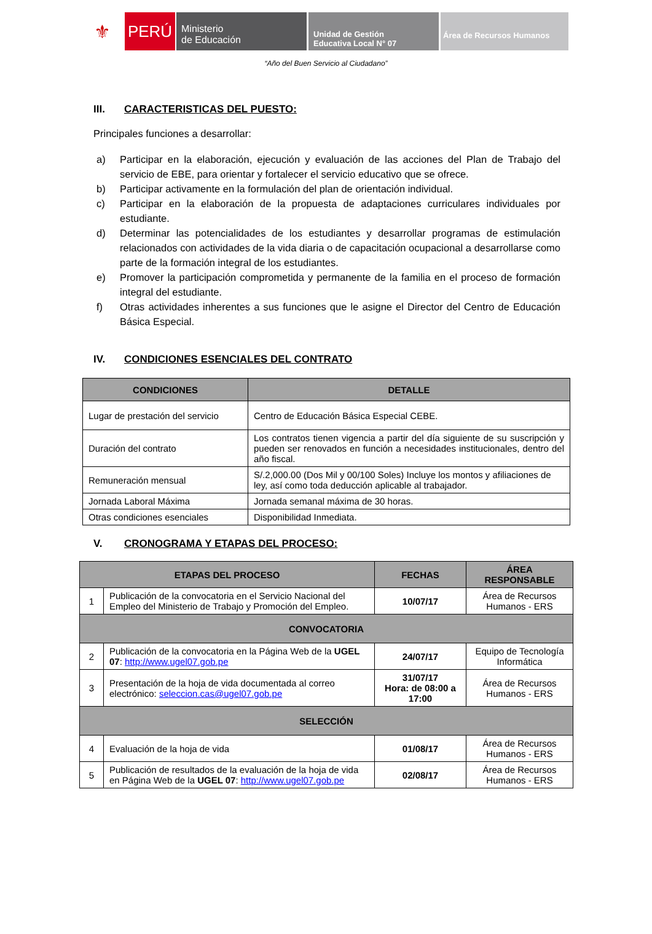⚜
PERÚ
Ministerio
de Educación
Unidad de Gestión
Educativa Local N° 07
Área de Recursos Humanos
“Año del Buen Servicio al Ciudadano”
III. CARACTERISTICAS DEL PUESTO:
Principales funciones a desarrollar:
a) Participar en la elaboración, ejecución y evaluación de las acciones del Plan de Trabajo del servicio de EBE, para orientar y fortalecer el servicio educativo que se ofrece.
b) Participar activamente en la formulación del plan de orientación individual.
c) Participar en la elaboración de la propuesta de adaptaciones curriculares individuales por estudiante.
d) Determinar las potencialidades de los estudiantes y desarrollar programas de estimulación relacionados con actividades de la vida diaria o de capacitación ocupacional a desarrollarse como parte de la formación integral de los estudiantes.
e) Promover la participación comprometida y permanente de la familia en el proceso de formación integral del estudiante.
f) Otras actividades inherentes a sus funciones que le asigne el Director del Centro de Educación Básica Especial.
IV. CONDICIONES ESENCIALES DEL CONTRATO
| CONDICIONES | DETALLE |
| --- | --- |
| Lugar de prestación del servicio | Centro de Educación Básica Especial CEBE. |
| Duración del contrato | Los contratos tienen vigencia a partir del día siguiente de su suscripción y pueden ser renovados en función a necesidades institucionales, dentro del año fiscal. |
| Remuneración mensual | S/.2,000.00 (Dos Mil y 00/100 Soles) Incluye los montos y afiliaciones de ley, así como toda deducción aplicable al trabajador. |
| Jornada Laboral Máxima | Jornada semanal máxima de 30 horas. |
| Otras condiciones esenciales | Disponibilidad Inmediata. |
V. CRONOGRAMA Y ETAPAS DEL PROCESO:
| ETAPAS DEL PROCESO | | FECHAS | ÁREA RESPONSABLE |
| --- | --- | --- | --- |
| 1 | Publicación de la convocatoria en el Servicio Nacional del Empleo del Ministerio de Trabajo y Promoción del Empleo. | 10/07/17 | Área de Recursos Humanos - ERS |
| CONVOCATORIA | | | |
| 2 | Publicación de la convocatoria en la Página Web de la UGEL 07 : http://www.ugel07.gob.pe | 24/07/17 | Equipo de Tecnología Informática |
| 3 | Presentación de la hoja de vida documentada al correo electrónico: seleccion.cas@ugel07.gob.pe | 31/07/17 Hora: de 08:00 a 17:00 | Área de Recursos Humanos - ERS |
| SELECCIÓN | | | |
| 4 | Evaluación de la hoja de vida | 01/08/17 | Área de Recursos Humanos - ERS |
| 5 | Publicación de resultados de la evaluación de la hoja de vida en Página Web de la UGEL 07 : http://www.ugel07.gob.pe | 02/08/17 | Área de Recursos Humanos - ERS |